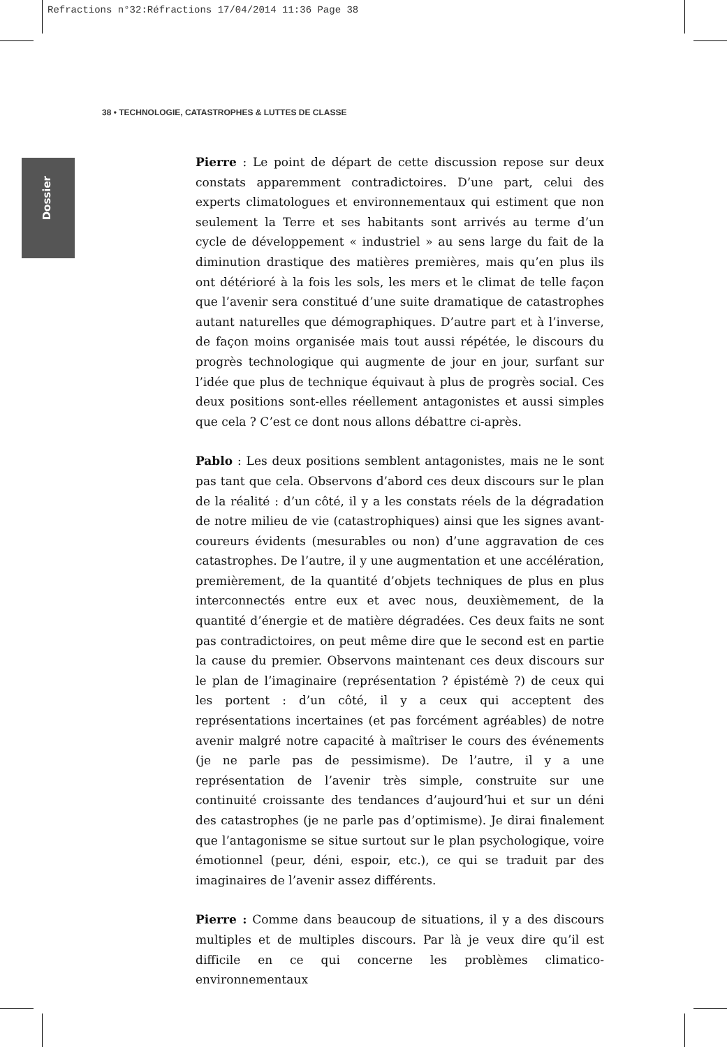Refractions n°32:Réfractions 17/04/2014 11:36 Page 38
38 • TECHNOLOGIE, CATASTROPHES & LUTTES DE CLASSE
Dossier
Pierre : Le point de départ de cette discussion repose sur deux constats apparemment contradictoires. D’une part, celui des experts climatologues et environnementaux qui estiment que non seulement la Terre et ses habitants sont arrivés au terme d’un cycle de développement « industriel » au sens large du fait de la diminution drastique des matières premières, mais qu’en plus ils ont détérioré à la fois les sols, les mers et le climat de telle façon que l’avenir sera constitué d’une suite dramatique de catastrophes autant naturelles que démographiques. D’autre part et à l’inverse, de façon moins organisée mais tout aussi répétée, le discours du progrès technologique qui augmente de jour en jour, surfant sur l’idée que plus de technique équivaut à plus de progrès social. Ces deux positions sont-elles réellement antagonistes et aussi simples que cela ? C’est ce dont nous allons débattre ci-après.
Pablo : Les deux positions semblent antagonistes, mais ne le sont pas tant que cela. Observons d’abord ces deux discours sur le plan de la réalité : d’un côté, il y a les constats réels de la dégradation de notre milieu de vie (catastrophiques) ainsi que les signes avant-coureurs évidents (mesurables ou non) d’une aggravation de ces catastrophes. De l’autre, il y une augmentation et une accélération, premièrement, de la quantité d’objets techniques de plus en plus interconnectés entre eux et avec nous, deuxièmement, de la quantité d’énergie et de matière dégradées. Ces deux faits ne sont pas contradictoires, on peut même dire que le second est en partie la cause du premier. Observons maintenant ces deux discours sur le plan de l’imaginaire (représentation ? épistémè ?) de ceux qui les portent : d’un côté, il y a ceux qui acceptent des représentations incertaines (et pas forcément agréables) de notre avenir malgré notre capacité à maîtriser le cours des événements (je ne parle pas de pessimisme). De l’autre, il y a une représentation de l’avenir très simple, construite sur une continuité croissante des tendances d’aujourd’hui et sur un déni des catastrophes (je ne parle pas d’optimisme). Je dirai finalement que l’antagonisme se situe surtout sur le plan psychologique, voire émotionnel (peur, déni, espoir, etc.), ce qui se traduit par des imaginaires de l’avenir assez différents.
Pierre : Comme dans beaucoup de situations, il y a des discours multiples et de multiples discours. Par là je veux dire qu’il est difficile en ce qui concerne les problèmes climatico-environnementaux